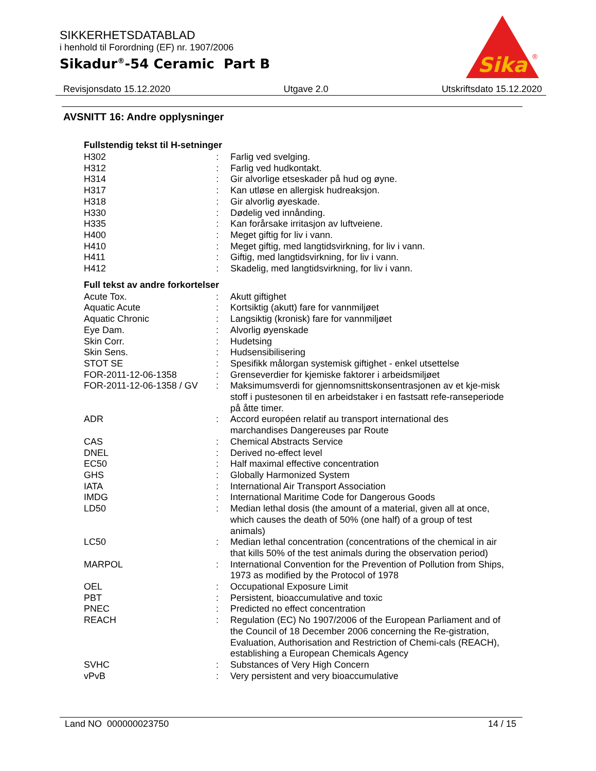SIKKERHETSDATABLAD
i henhold til Forordning (EF) nr. 1907/2006
Sikadur<sup>®</sup>-54 Ceramic Part B
Sika
®
Revisjonsdato 15.12.2020 Utgave 2.0 Utskriftsdato 15.12.2020
AVSNITT 16: Andre opplysninger
Fullstendig tekst til H-setninger
| H302 | : | Farlig ved svelging. |
| H312 | : | Farlig ved hudkontakt. |
| H314 | : | Gir alvorlige etseskader på hud og øyne. |
| H317 | : | Kan utløse en allergisk hudreaksjon. |
| H318 | : | Gir alvorlig øyeskade. |
| H330 | : | Dødelig ved innånding. |
| H335 | : | Kan forårsake irritasjon av luftveiene. |
| H400 | : | Meget giftig for liv i vann. |
| H410 | : | Meget giftig, med langtidsvirkning, for liv i vann. |
| H411 | : | Giftig, med langtidsvirkning, for liv i vann. |
| H412 | : | Skadelig, med langtidsvirkning, for liv i vann. |
Full tekst av andre forkortelser
| Acute Tox. | : | Akutt giftighet |
| Aquatic Acute | : | Kortsiktig (akutt) fare for vannmiljøet |
| Aquatic Chronic | : | Langsiktig (kronisk) fare for vannmiljøet |
| Eye Dam. | : | Alvorlig øyenskade |
| Skin Corr. | : | Hudetsing |
| Skin Sens. | : | Hudsensibilisering |
| STOT SE | : | Spesifikk målorgan systemisk giftighet - enkel utsettelse |
| FOR-2011-12-06-1358 | : | Grenseverdier for kjemiske faktorer i arbeidsmiljøet |
| FOR-2011-12-06-1358 / GV | : | Maksimumsverdi for gjennomsnittskonsentrasjonen av et kje-misk stoff i pustesonen til en arbeidstaker i en fastsatt refe-ranseperiode på åtte timer. |
| ADR | : | Accord européen relatif au transport international des marchandises Dangereuses par Route |
| CAS | : | Chemical Abstracts Service |
| DNEL | : | Derived no-effect level |
| EC50 | : | Half maximal effective concentration |
| GHS | : | Globally Harmonized System |
| IATA | : | International Air Transport Association |
| IMDG | : | International Maritime Code for Dangerous Goods |
| LD50 | : | Median lethal dosis (the amount of a material, given all at once, which causes the death of 50% (one half) of a group of test animals) |
| LC50 | : | Median lethal concentration (concentrations of the chemical in air that kills 50% of the test animals during the observation period) |
| MARPOL | : | International Convention for the Prevention of Pollution from Ships, 1973 as modified by the Protocol of 1978 |
| OEL | : | Occupational Exposure Limit |
| PBT | : | Persistent, bioaccumulative and toxic |
| PNEC | : | Predicted no effect concentration |
| REACH | : | Regulation (EC) No 1907/2006 of the European Parliament and of the Council of 18 December 2006 concerning the Re-gistration, Evaluation, Authorisation and Restriction of Chemi-cals (REACH), establishing a European Chemicals Agency |
| SVHC | : | Substances of Very High Concern |
| vPvB | : | Very persistent and very bioaccumulative |
Land NO 000000023750 14 / 15